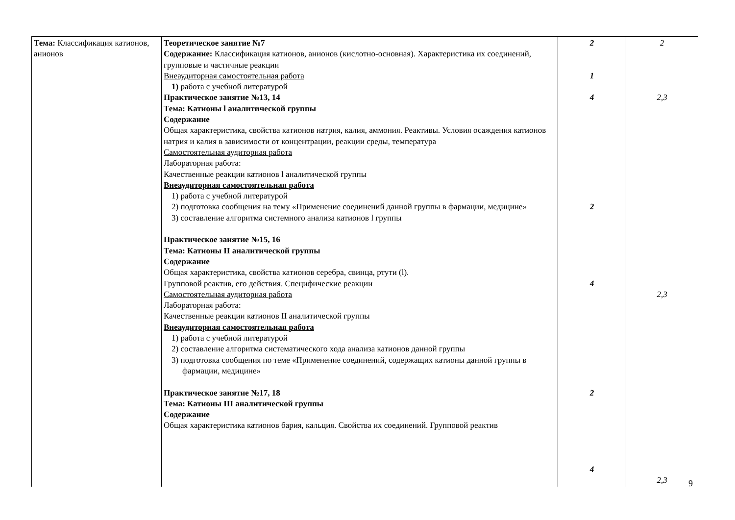| Тема: Классификация катионов, анионов | Теоретическое занятие №7 Содержание: Классификация катионов, анионов (кислотно-основная). Характеристика их соединений, групповые и частичные реакции Внеаудиторная самостоятельная работа 1) работа с учебной литературой Практическое занятие №13, 14 Тема: Катионы l аналитической группы Содержание Общая характеристика, свойства катионов натрия, калия, аммония. Реактивы. Условия осаждения катионов натрия и калия в зависимости от концентрации, реакции среды, температура Самостоятельная аудиторная работа Лабораторная работа: Качественные реакции катионов l аналитической группы Внеаудиторная самостоятельная работа 1) работа с учебной литературой 2) подготовка сообщения на тему «Применение соединений данной группы в фармации, медицине» 3) составление алгоритма системного анализа катионов l группы Практическое занятие №15, 16 Тема: Катионы II аналитической группы Содержание Общая характеристика, свойства катионов серебра, свинца, ртути (l). Групповой реактив, его действия. Специфические реакции Самостоятельная аудиторная работа Лабораторная работа: Качественные реакции катионов II аналитической группы Внеаудиторная самостоятельная работа 1) работа с учебной литературой 2) составление алгоритма систематического хода анализа катионов данной группы 3) подготовка сообщения по теме «Применение соединений, содержащих катионы данной группы в фармации, медицине» Практическое занятие №17, 18 Тема: Катионы III аналитической группы Содержание Общая характеристика катионов бария, кальция. Свойства их соединений. Групповой реактив | 2 1 4 2 4 2 4 | 2 2,3 2,3 2,3 |
9